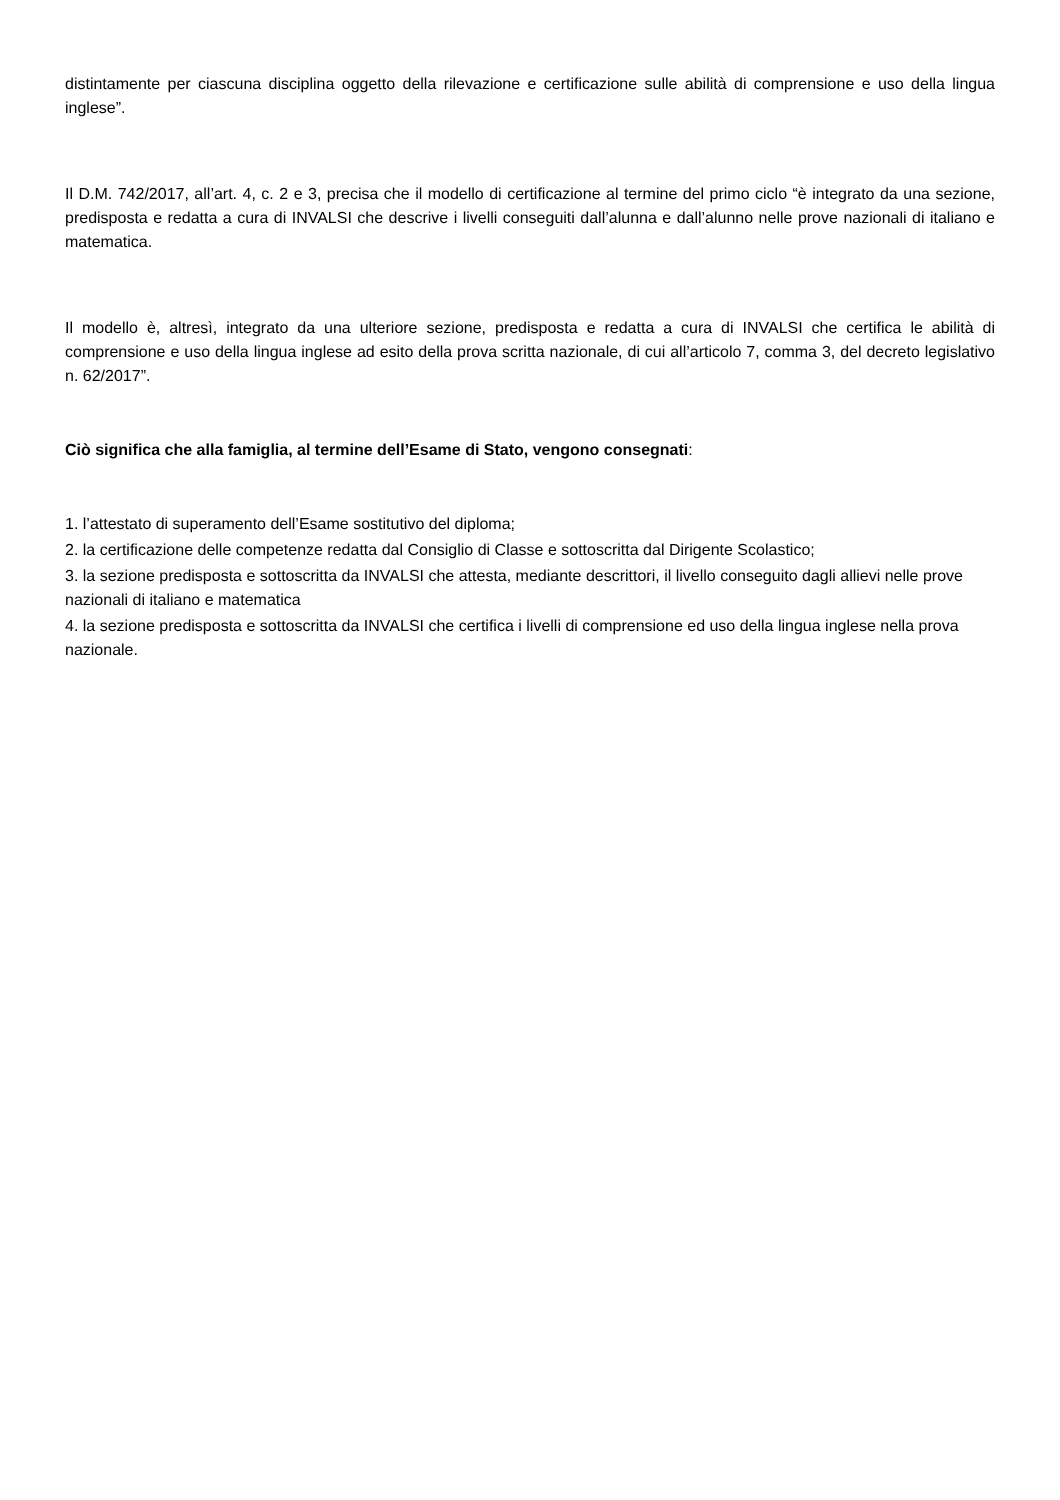distintamente per ciascuna disciplina oggetto della rilevazione e certificazione sulle abilità di comprensione e uso della lingua inglese”.
Il D.M. 742/2017, all’art. 4, c. 2 e 3, precisa che il modello di certificazione al termine del primo ciclo “è integrato da una sezione, predisposta e redatta a cura di INVALSI che descrive i livelli conseguiti dall’alunna e dall’alunno nelle prove nazionali di italiano e matematica.
Il modello è, altresì, integrato da una ulteriore sezione, predisposta e redatta a cura di INVALSI che certifica le abilità di comprensione e uso della lingua inglese ad esito della prova scritta nazionale, di cui all’articolo 7, comma 3, del decreto legislativo n. 62/2017”.
Ciò significa che alla famiglia, al termine dell’Esame di Stato, vengono consegnati:
1. l’attestato di superamento dell’Esame sostitutivo del diploma;
2. la certificazione delle competenze redatta dal Consiglio di Classe e sottoscritta dal Dirigente Scolastico;
3. la sezione predisposta e sottoscritta da INVALSI che attesta, mediante descrittori, il livello conseguito dagli allievi nelle prove nazionali di italiano e matematica
4. la sezione predisposta e sottoscritta da INVALSI che certifica i livelli di comprensione ed uso della lingua inglese nella prova nazionale.